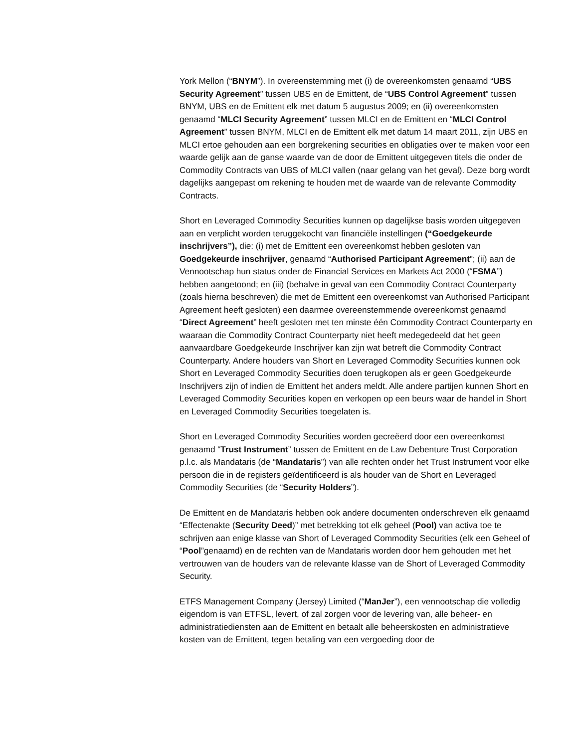York Mellon (“BNYM”). In overeenstemming met (i) de overeenkomsten genaamd “UBS Security Agreement” tussen UBS en de Emittent, de “UBS Control Agreement” tussen BNYM, UBS en de Emittent elk met datum 5 augustus 2009; en (ii) overeenkomsten genaamd “MLCI Security Agreement” tussen MLCI en de Emittent en “MLCI Control Agreement” tussen BNYM, MLCI en de Emittent elk met datum 14 maart 2011, zijn UBS en MLCI ertoe gehouden aan een borgrekening securities en obligaties over te maken voor een waarde gelijk aan de ganse waarde van de door de Emittent uitgegeven titels die onder de Commodity Contracts van UBS of MLCI vallen (naar gelang van het geval). Deze borg wordt dagelijks aangepast om rekening te houden met de waarde van de relevante Commodity Contracts.
Short en Leveraged Commodity Securities kunnen op dagelijkse basis worden uitgegeven aan en verplicht worden teruggekocht van financiële instellingen (“Goedgekeurde inschrijvers”), die: (i) met de Emittent een overeenkomst hebben gesloten van Goedgekeurde inschrijver, genaamd “Authorised Participant Agreement”; (ii) aan de Vennootschap hun status onder de Financial Services en Markets Act 2000 (“FSMA”) hebben aangetoond; en (iii) (behalve in geval van een Commodity Contract Counterparty (zoals hierna beschreven) die met de Emittent een overeenkomst van Authorised Participant Agreement heeft gesloten) een daarmee overeenstemmende overeenkomst genaamd “Direct Agreement” heeft gesloten met ten minste één Commodity Contract Counterparty en waaraan die Commodity Contract Counterparty niet heeft medegedeeld dat het geen aanvaardbare Goedgekeurde Inschrijver kan zijn wat betreft die Commodity Contract Counterparty. Andere houders van Short en Leveraged Commodity Securities kunnen ook Short en Leveraged Commodity Securities doen terugkopen als er geen Goedgekeurde Inschrijvers zijn of indien de Emittent het anders meldt. Alle andere partijen kunnen Short en Leveraged Commodity Securities kopen en verkopen op een beurs waar de handel in Short en Leveraged Commodity Securities toegelaten is.
Short en Leveraged Commodity Securities worden gecreëerd door een overeenkomst genaamd “Trust Instrument” tussen de Emittent en de Law Debenture Trust Corporation p.l.c. als Mandataris (de “Mandataris”) van alle rechten onder het Trust Instrument voor elke persoon die in de registers geïdentificeerd is als houder van de Short en Leveraged Commodity Securities (de “Security Holders”).
De Emittent en de Mandataris hebben ook andere documenten onderschreven elk genaamd “Effectenakte (Security Deed)” met betrekking tot elk geheel (Pool) van activa toe te schrijven aan enige klasse van Short of Leveraged Commodity Securities (elk een Geheel of “Pool”genaamd) en de rechten van de Mandataris worden door hem gehouden met het vertrouwen van de houders van de relevante klasse van de Short of Leveraged Commodity Security.
ETFS Management Company (Jersey) Limited (“ManJer”), een vennootschap die volledig eigendom is van ETFSL, levert, of zal zorgen voor de levering van, alle beheer- en administratiediensten aan de Emittent en betaalt alle beheerskosten en administratieve kosten van de Emittent, tegen betaling van een vergoeding door de